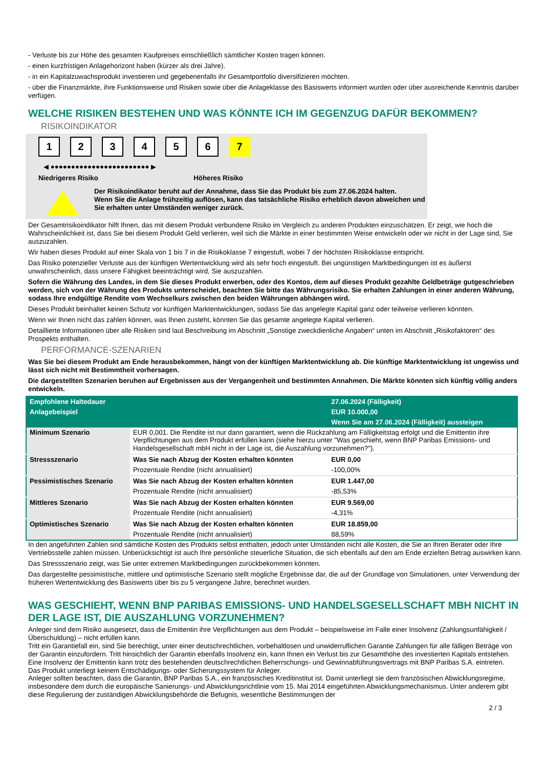- Verluste bis zur Höhe des gesamten Kaufpreises einschließlich sämtlicher Kosten tragen können.
- einen kurzfristigen Anlagehorizont haben (kürzer als drei Jahre).
- in ein Kapitalzuwachsprodukt investieren und gegebenenfalls ihr Gesamtportfolio diversifizieren möchten.
- über die Finanzmärkte, ihre Funktionsweise und Risiken sowie über die Anlageklasse des Basiswerts informiert wurden oder über ausreichende Kenntnis darüber verfügen.
WELCHE RISIKEN BESTEHEN UND WAS KÖNNTE ICH IM GEGENZUG DAFÜR BEKOMMEN?
RISIKOINDIKATOR
1 2 3 4 5 6 7
◀ ●●●●●●●●●●●●●●●●●●●●●●●● ▶
Niedrigeres Risiko Höheres Risiko
Der Risikoindikator beruht auf der Annahme, dass Sie das Produkt bis zum 27.06.2024 halten.
Wenn Sie die Anlage frühzeitig auflösen, kann das tatsächliche Risiko erheblich davon abweichen und Sie erhalten unter Umständen weniger zurück.
Der Gesamtrisikoindikator hilft Ihnen, das mit diesem Produkt verbundene Risiko im Vergleich zu anderen Produkten einzuschätzen. Er zeigt, wie hoch die Wahrscheinlichkeit ist, dass Sie bei diesem Produkt Geld verlieren, weil sich die Märkte in einer bestimmten Weise entwickeln oder wir nicht in der Lage sind, Sie auszuzahlen.
Wir haben dieses Produkt auf einer Skala von 1 bis 7 in die Risikoklasse 7 eingestuft, wobei 7 der höchsten Risikoklasse entspricht.
Das Risiko potenzieller Verluste aus der künftigen Wertentwicklung wird als sehr hoch eingestuft. Bei ungünstigen Marktbedingungen ist es äußerst unwahrscheinlich, dass unsere Fähigkeit beeinträchtigt wird, Sie auszuzahlen.
Sofern die Währung des Landes, in dem Sie dieses Produkt erwerben, oder des Kontos, dem auf dieses Produkt gezahlte Geldbeträge gutgeschrieben werden, sich von der Währung des Produkts unterscheidet, beachten Sie bitte das Währungsrisiko. Sie erhalten Zahlungen in einer anderen Währung, sodass Ihre endgültige Rendite vom Wechselkurs zwischen den beiden Währungen abhängen wird.
Dieses Produkt beinhaltet keinen Schutz vor künftigen Marktentwicklungen, sodass Sie das angelegte Kapital ganz oder teilweise verlieren könnten.
Wenn wir Ihnen nicht das zahlen können, was Ihnen zusteht, könnten Sie das gesamte angelegte Kapital verlieren.
Detaillierte Informationen über alle Risiken sind laut Beschreibung im Abschnitt „Sonstige zweckdienliche Angaben“ unten im Abschnitt „Risikofaktoren“ des Prospekts enthalten.
PERFORMANCE-SZENARIEN
Was Sie bei diesem Produkt am Ende herausbekommen, hängt von der künftigen Marktentwicklung ab. Die künftige Marktentwicklung ist ungewiss und lässt sich nicht mit Bestimmtheit vorhersagen.
Die dargestellten Szenarien beruhen auf Ergebnissen aus der Vergangenheit und bestimmten Annahmen. Die Märkte könnten sich künftig völlig anders entwickeln.
| Empfohlene Haltedauer | | 27.06.2024 (Fälligkeit) |
| --- | --- | --- |
| Anlagebeispiel | | EUR 10.000,00 |
| | | Wenn Sie am 27.06.2024 (Fälligkeit) aussteigen |
| Minimum Szenario | EUR 0,001. Die Rendite ist nur dann garantiert, wenn die Rückzahlung am Fälligkeitstag erfolgt und die Emittentin ihre Verpflichtungen aus dem Produkt erfüllen kann (siehe hierzu unter "Was geschieht, wenn BNP Paribas Emissions- und Handelsgesellschaft mbH nicht in der Lage ist, die Auszahlung vorzunehmen?"). | |
| Stressszenario | Was Sie nach Abzug der Kosten erhalten könnten | EUR 0,00 |
| | Prozentuale Rendite (nicht annualisiert) | -100,00% |
| Pessimistisches Szenario | Was Sie nach Abzug der Kosten erhalten könnten | EUR 1.447,00 |
| | Prozentuale Rendite (nicht annualisiert) | -85,53% |
| Mittleres Szenario | Was Sie nach Abzug der Kosten erhalten könnten | EUR 9.569,00 |
| | Prozentuale Rendite (nicht annualisiert) | -4,31% |
| Optimistisches Szenario | Was Sie nach Abzug der Kosten erhalten könnten | EUR 18.859,00 |
| | Prozentuale Rendite (nicht annualisiert) | 88,59% |
In den angeführten Zahlen sind sämtliche Kosten des Produkts selbst enthalten, jedoch unter Umständen nicht alle Kosten, die Sie an Ihren Berater oder Ihre Vertriebsstelle zahlen müssen. Unberücksichtigt ist auch Ihre persönliche steuerliche Situation, die sich ebenfalls auf den am Ende erzielten Betrag auswirken kann.
Das Stressszenario zeigt, was Sie unter extremen Marktbedingungen zurückbekommen könnten.
Das dargestellte pessimistische, mittlere und optimistische Szenario stellt mögliche Ergebnisse dar, die auf der Grundlage von Simulationen, unter Verwendung der früheren Wertentwicklung des Basiswerts über bis zu 5 vergangene Jahre, berechnet wurden.
WAS GESCHIEHT, WENN BNP PARIBAS EMISSIONS- UND HANDELSGESELLSCHAFT MBH NICHT IN DER LAGE IST, DIE AUSZAHLUNG VORZUNEHMEN?
Anleger sind dem Risiko ausgesetzt, dass die Emittentin ihre Verpflichtungen aus dem Produkt – beispielsweise im Falle einer Insolvenz (Zahlungsunfähigkeit / Überschuldung) – nicht erfüllen kann.
Tritt ein Garantiefall ein, sind Sie berechtigt, unter einer deutschrechtlichen, vorbehaltlosen und unwiderruflichen Garantie Zahlungen für alle fälligen Beträge von der Garantin einzufordern. Tritt hinsichtlich der Garantin ebenfalls Insolvenz ein, kann Ihnen ein Verlust bis zur Gesamthöhe des investierten Kapitals entstehen. Eine Insolvenz der Emittentin kann trotz des bestehenden deutschrechtlichen Beherrschungs- und Gewinnabführungsvertrags mit BNP Paribas S.A. eintreten.
Das Produkt unterliegt keinem Entschädigungs- oder Sicherungssystem für Anleger.
Anleger sollten beachten, dass die Garantin, BNP Paribas S.A., ein französisches Kreditinstitut ist. Damit unterliegt sie dem französischen Abwicklungsregime, insbesondere dem durch die europäische Sanierungs- und Abwicklungsrichtlinie vom 15. Mai 2014 eingeführten Abwicklungsmechanismus. Unter anderem gibt diese Regulierung der zuständigen Abwicklungsbehörde die Befugnis, wesentliche Bestimmungen der
2 / 3